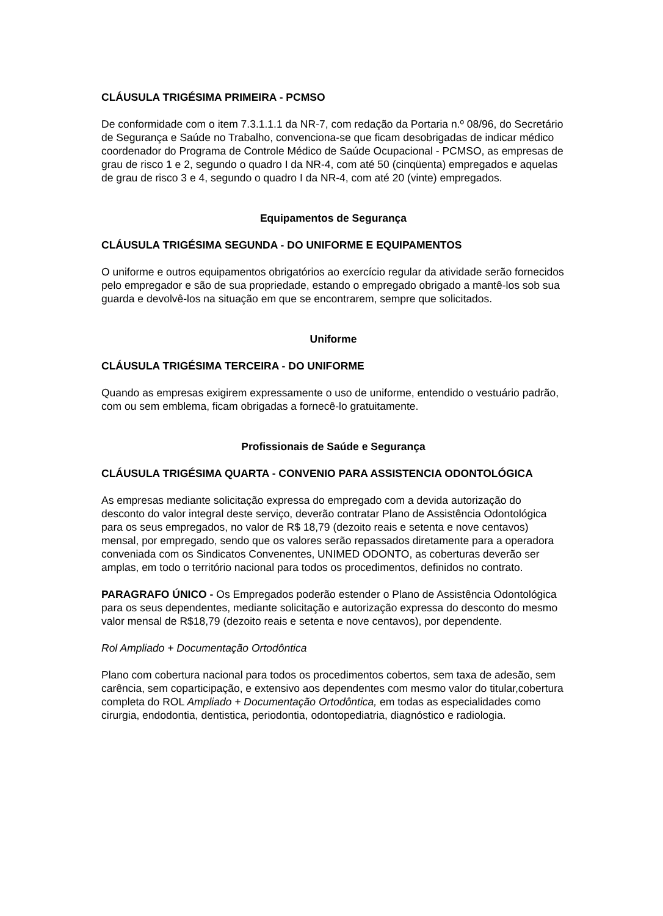CLÁUSULA TRIGÉSIMA PRIMEIRA - PCMSO
De conformidade com o item 7.3.1.1.1 da NR-7, com redação da Portaria n.º 08/96, do Secretário de Segurança e Saúde no Trabalho, convenciona-se que ficam desobrigadas de indicar médico coordenador do Programa de Controle Médico de Saúde Ocupacional - PCMSO, as empresas de grau de risco 1 e 2, segundo o quadro I da NR-4, com até 50 (cinqüenta) empregados e aquelas de grau de risco 3 e 4, segundo o quadro I da NR-4, com até 20 (vinte) empregados.
Equipamentos de Segurança
CLÁUSULA TRIGÉSIMA SEGUNDA - DO UNIFORME E EQUIPAMENTOS
O uniforme e outros equipamentos obrigatórios ao exercício regular da atividade serão fornecidos pelo empregador e são de sua propriedade, estando o empregado obrigado a mantê-los sob sua guarda e devolvê-los na situação em que se encontrarem, sempre que solicitados.
Uniforme
CLÁUSULA TRIGÉSIMA TERCEIRA - DO UNIFORME
Quando as empresas exigirem expressamente o uso de uniforme, entendido o vestuário padrão, com ou sem emblema, ficam obrigadas a fornecê-lo gratuitamente.
Profissionais de Saúde e Segurança
CLÁUSULA TRIGÉSIMA QUARTA - CONVENIO PARA ASSISTENCIA ODONTOLÓGICA
As empresas mediante solicitação expressa do empregado com a devida autorização do desconto do valor integral deste serviço, deverão contratar Plano de Assistência Odontológica para os seus empregados, no valor de R$ 18,79 (dezoito reais e setenta e nove centavos) mensal, por empregado, sendo que os valores serão repassados diretamente para a operadora conveniada com os Sindicatos Convenentes, UNIMED ODONTO, as coberturas deverão ser amplas, em todo o território nacional para todos os procedimentos, definidos no contrato.
PARAGRAFO ÚNICO - Os Empregados poderão estender o Plano de Assistência Odontológica para os seus dependentes, mediante solicitação e autorização expressa do desconto do mesmo valor mensal de R$18,79 (dezoito reais e setenta e nove centavos), por dependente.
Rol Ampliado + Documentação Ortodôntica
Plano com cobertura nacional para todos os procedimentos cobertos, sem taxa de adesão, sem carência, sem coparticipação, e extensivo aos dependentes com mesmo valor do titular,cobertura completa do ROL Ampliado + Documentação Ortodôntica, em todas as especialidades como cirurgia, endodontia, dentistica, periodontia, odontopediatria, diagnóstico e radiologia.